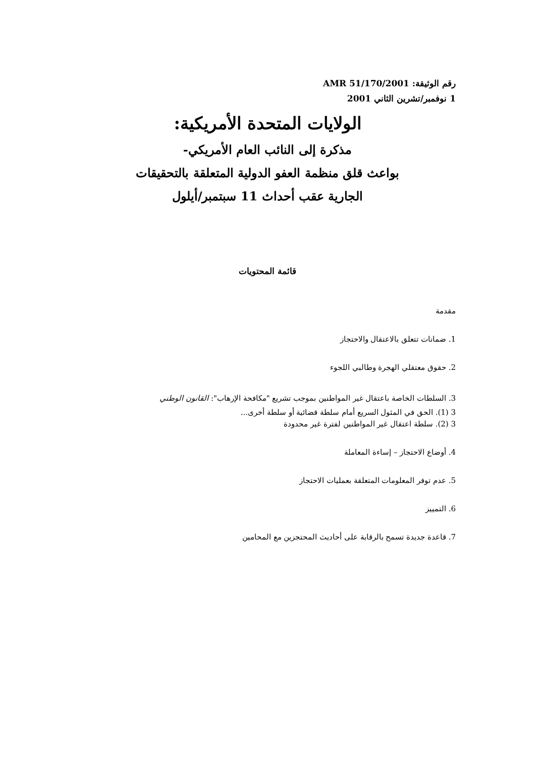رقم الوثيقة: AMR 51/170/2001
1 نوفمبر/تشرين الثاني 2001
الولايات المتحدة الأمريكية:
مذكرة إلى النائب العام الأمريكي-
بواعث قلق منظمة العفو الدولية المتعلقة بالتحقيقات
الجارية عقب أحداث 11 سبتمبر/أيلول
قائمة المحتويات
مقدمة
1. ضمانات تتعلق بالاعتقال والاحتجاز
2. حقوق معتقلي الهجرة وطالبي اللجوء
3. السلطات الخاصة باعتقال غير المواطنين بموجب تشريع "مكافحة الإرهاب": القانون الوطني
3 (1). الحق في المثول السريع أمام سلطة قضائية أو سلطة أخرى...
3 (2). سلطة اعتقال غير المواطنين لفترة غير محدودة
4. أوضاع الاحتجاز – إساءة المعاملة
5. عدم توفر المعلومات المتعلقة بعمليات الاحتجاز
6. التمييز
7. قاعدة جديدة تسمح بالرقابة على أحاديث المحتجزين مع المحامين